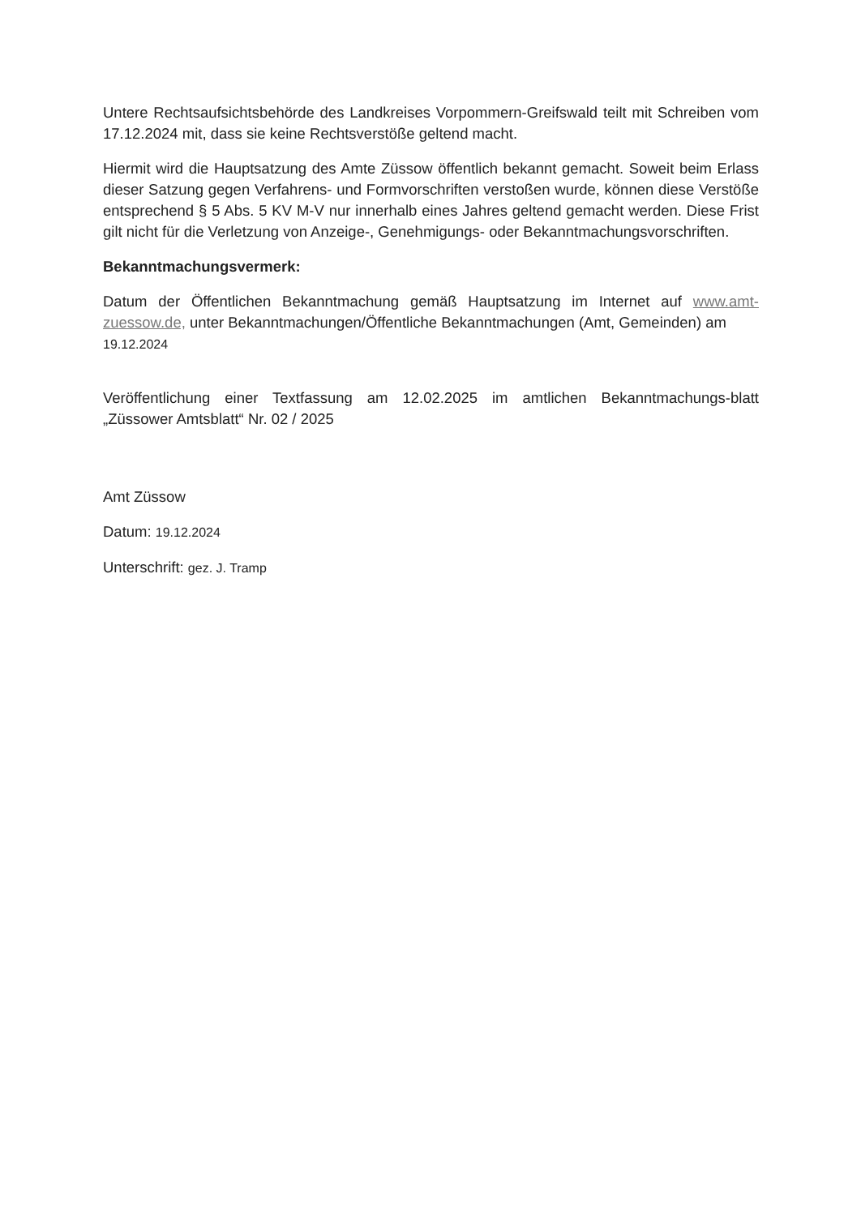Untere Rechtsaufsichtsbehörde des Landkreises Vorpommern-Greifswald teilt mit Schreiben vom 17.12.2024 mit, dass sie keine Rechtsverstöße geltend macht.
Hiermit wird die Hauptsatzung des Amte Züssow öffentlich bekannt gemacht. Soweit beim Erlass dieser Satzung gegen Verfahrens- und Formvorschriften verstoßen wurde, können diese Verstöße entsprechend § 5 Abs. 5 KV M-V nur innerhalb eines Jahres geltend gemacht werden. Diese Frist gilt nicht für die Verletzung von Anzeige-, Genehmigungs- oder Bekanntmachungsvorschriften.
Bekanntmachungsvermerk:
Datum der Öffentlichen Bekanntmachung gemäß Hauptsatzung im Internet auf www.amt-zuessow.de, unter Bekanntmachungen/Öffentliche Bekanntmachungen (Amt, Gemeinden) am
19.12.2024
Veröffentlichung einer Textfassung am 12.02.2025 im amtlichen Bekanntmachungs-blatt „Züssower Amtsblatt“ Nr. 02 / 2025
Amt Züssow
Datum: 19.12.2024
Unterschrift: gez. J. Tramp